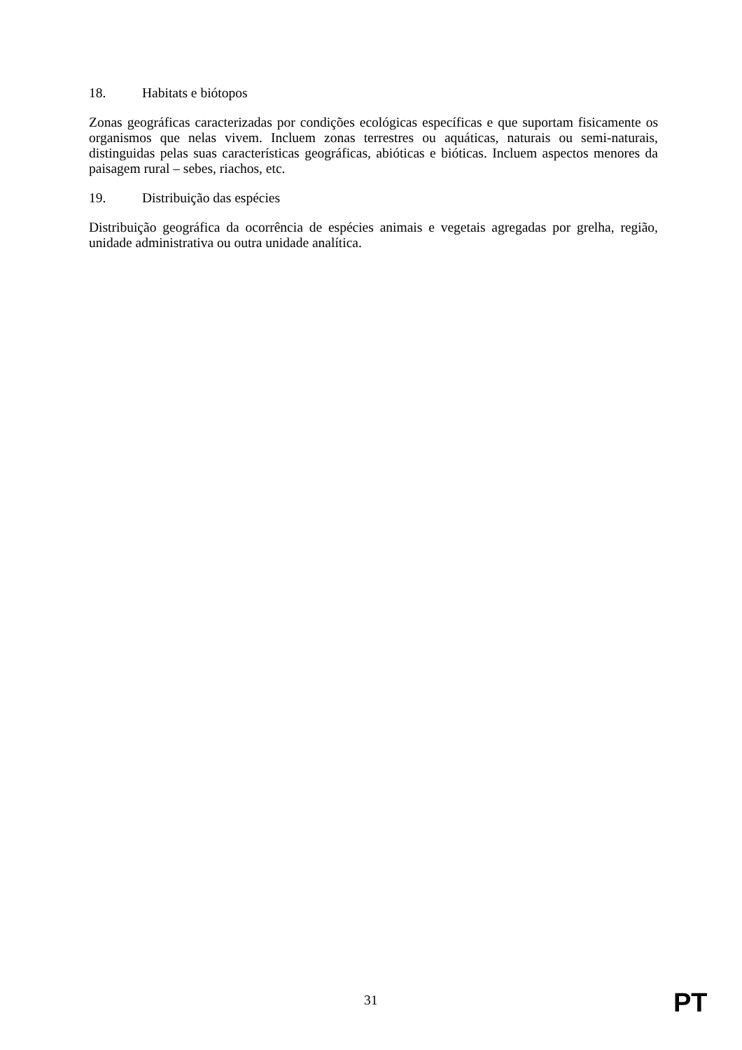18. Habitats e biótopos
Zonas geográficas caracterizadas por condições ecológicas específicas e que suportam fisicamente os organismos que nelas vivem. Incluem zonas terrestres ou aquáticas, naturais ou semi-naturais, distinguidas pelas suas características geográficas, abióticas e bióticas. Incluem aspectos menores da paisagem rural – sebes, riachos, etc.
19. Distribuição das espécies
Distribuição geográfica da ocorrência de espécies animais e vegetais agregadas por grelha, região, unidade administrativa ou outra unidade analítica.
31
PT